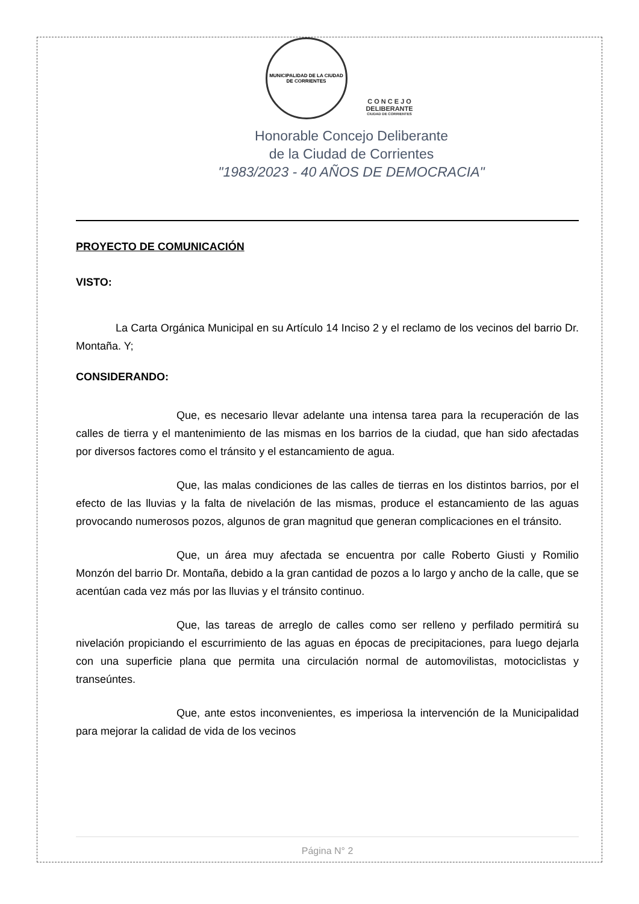MUNICIPALIDAD DE LA CIUDAD DE CORRIENTES
C O N C E J O
DELIBERANTE
CIUDAD DE CORRIENTES
Honorable Concejo Deliberante
de la Ciudad de Corrientes
"1983/2023 - 40 AÑOS DE DEMOCRACIA"
PROYECTO DE COMUNICACIÓN
VISTO:
La Carta Orgánica Municipal en su Artículo 14 Inciso 2 y el reclamo de los vecinos del barrio Dr. Montaña. Y;
CONSIDERANDO:
Que, es necesario llevar adelante una intensa tarea para la recuperación de las calles de tierra y el mantenimiento de las mismas en los barrios de la ciudad, que han sido afectadas por diversos factores como el tránsito y el estancamiento de agua.
Que, las malas condiciones de las calles de tierras en los distintos barrios, por el efecto de las lluvias y la falta de nivelación de las mismas, produce el estancamiento de las aguas provocando numerosos pozos, algunos de gran magnitud que generan complicaciones en el tránsito.
Que, un área muy afectada se encuentra por calle Roberto Giusti y Romilio Monzón del barrio Dr. Montaña, debido a la gran cantidad de pozos a lo largo y ancho de la calle, que se acentúan cada vez más por las lluvias y el tránsito continuo.
Que, las tareas de arreglo de calles como ser relleno y perfilado permitirá su nivelación propiciando el escurrimiento de las aguas en épocas de precipitaciones, para luego dejarla con una superficie plana que permita una circulación normal de automovilistas, motociclistas y transeúntes.
Que, ante estos inconvenientes, es imperiosa la intervención de la Municipalidad para mejorar la calidad de vida de los vecinos
Página N° 2